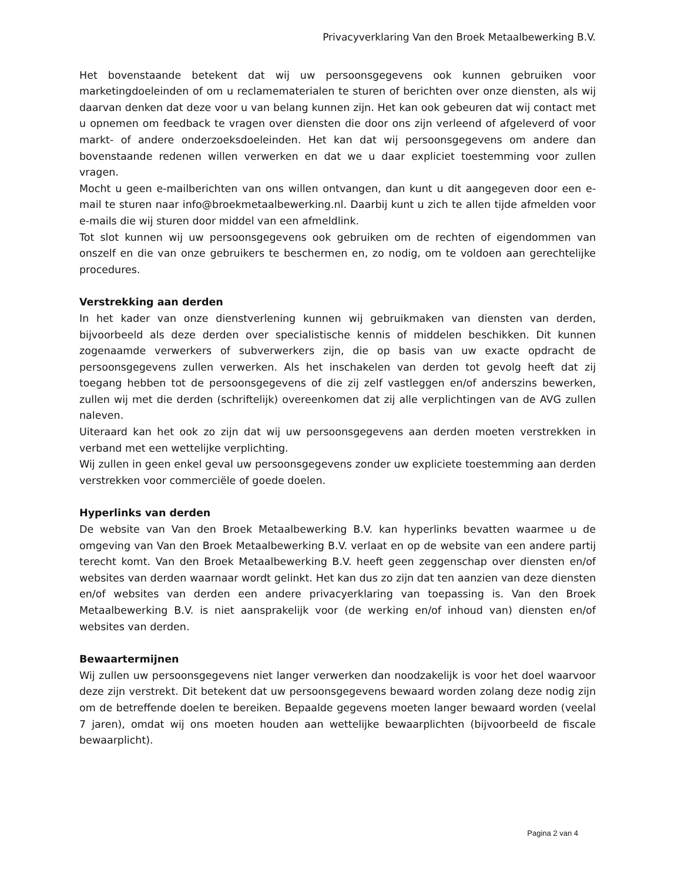Privacyverklaring Van den Broek Metaalbewerking B.V.
Het bovenstaande betekent dat wij uw persoonsgegevens ook kunnen gebruiken voor marketingdoeleinden of om u reclamematerialen te sturen of berichten over onze diensten, als wij daarvan denken dat deze voor u van belang kunnen zijn. Het kan ook gebeuren dat wij contact met u opnemen om feedback te vragen over diensten die door ons zijn verleend of afgeleverd of voor markt- of andere onderzoeksdoeleinden. Het kan dat wij persoonsgegevens om andere dan bovenstaande redenen willen verwerken en dat we u daar expliciet toestemming voor zullen vragen.
Mocht u geen e-mailberichten van ons willen ontvangen, dan kunt u dit aangegeven door een e-mail te sturen naar info@broekmetaalbewerking.nl. Daarbij kunt u zich te allen tijde afmelden voor e-mails die wij sturen door middel van een afmeldlink.
Tot slot kunnen wij uw persoonsgegevens ook gebruiken om de rechten of eigendommen van onszelf en die van onze gebruikers te beschermen en, zo nodig, om te voldoen aan gerechtelijke procedures.
Verstrekking aan derden
In het kader van onze dienstverlening kunnen wij gebruikmaken van diensten van derden, bijvoorbeeld als deze derden over specialistische kennis of middelen beschikken. Dit kunnen zogenaamde verwerkers of subverwerkers zijn, die op basis van uw exacte opdracht de persoonsgegevens zullen verwerken. Als het inschakelen van derden tot gevolg heeft dat zij toegang hebben tot de persoonsgegevens of die zij zelf vastleggen en/of anderszins bewerken, zullen wij met die derden (schriftelijk) overeenkomen dat zij alle verplichtingen van de AVG zullen naleven.
Uiteraard kan het ook zo zijn dat wij uw persoonsgegevens aan derden moeten verstrekken in verband met een wettelijke verplichting.
Wij zullen in geen enkel geval uw persoonsgegevens zonder uw expliciete toestemming aan derden verstrekken voor commerciële of goede doelen.
Hyperlinks van derden
De website van Van den Broek Metaalbewerking B.V. kan hyperlinks bevatten waarmee u de omgeving van Van den Broek Metaalbewerking B.V. verlaat en op de website van een andere partij terecht komt. Van den Broek Metaalbewerking B.V. heeft geen zeggenschap over diensten en/of websites van derden waarnaar wordt gelinkt. Het kan dus zo zijn dat ten aanzien van deze diensten en/of websites van derden een andere privacyerklaring van toepassing is. Van den Broek Metaalbewerking B.V. is niet aansprakelijk voor (de werking en/of inhoud van) diensten en/of websites van derden.
Bewaartermijnen
Wij zullen uw persoonsgegevens niet langer verwerken dan noodzakelijk is voor het doel waarvoor deze zijn verstrekt. Dit betekent dat uw persoonsgegevens bewaard worden zolang deze nodig zijn om de betreffende doelen te bereiken. Bepaalde gegevens moeten langer bewaard worden (veelal 7 jaren), omdat wij ons moeten houden aan wettelijke bewaarplichten (bijvoorbeeld de fiscale bewaarplicht).
Pagina 2 van 4